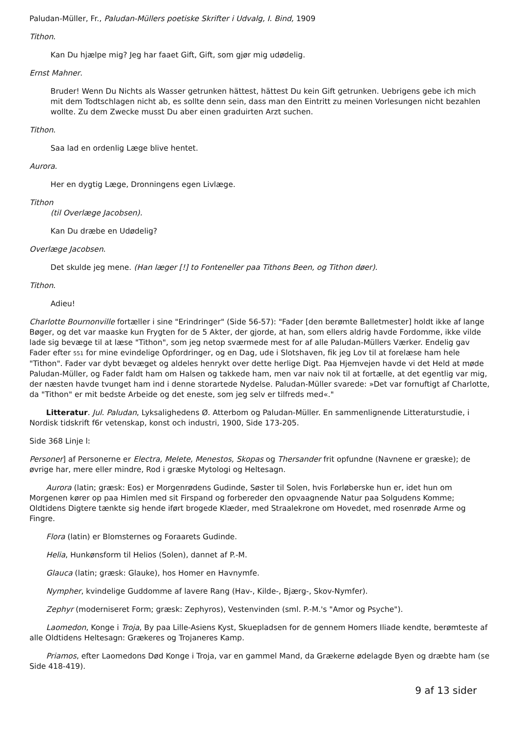Paludan-Müller, Fr., Paludan-Müllers poetiske Skrifter i Udvalg, I. Bind, 1909
Tithon.
Kan Du hjælpe mig? Jeg har faaet Gift, Gift, som gjør mig udødelig.
Ernst Mahner.
Bruder! Wenn Du Nichts als Wasser getrunken hättest, hättest Du kein Gift getrunken. Uebrigens gebe ich mich mit dem Todtschlagen nicht ab, es sollte denn sein, dass man den Eintritt zu meinen Vorlesungen nicht bezahlen wollte. Zu dem Zwecke musst Du aber einen graduirten Arzt suchen.
Tithon.
Saa lad en ordenlig Læge blive hentet.
Aurora.
Her en dygtig Læge, Dronningens egen Livlæge.
Tithon
(til Overlæge Jacobsen).
Kan Du dræbe en Udødelig?
Overlæge Jacobsen.
Det skulde jeg mene. (Han læger [!] to Fonteneller paa Tithons Been, og Tithon døer).
Tithon.
Adieu!
Charlotte Bournonville fortæller i sine "Erindringer" (Side 56-57): "Fader [den berømte Balletmester] holdt ikke af lange Bøger, og det var maaske kun Frygten for de 5 Akter, der gjorde, at han, som ellers aldrig havde Fordomme, ikke vilde lade sig bevæge til at læse "Tithon", som jeg netop sværmede mest for af alle Paludan-Müllers Værker. Endelig gav Fader efter 551 for mine evindelige Opfordringer, og en Dag, ude i Slotshaven, fik jeg Lov til at forelæse ham hele "Tithon". Fader var dybt bevæget og aldeles henrykt over dette herlige Digt. Paa Hjemvejen havde vi det Held at møde Paludan-Müller, og Fader faldt ham om Halsen og takkede ham, men var naiv nok til at fortælle, at det egentlig var mig, der næsten havde tvunget ham ind i denne storartede Nydelse. Paludan-Müller svarede: »Det var fornuftigt af Charlotte, da "Tithon" er mit bedste Arbeide og det eneste, som jeg selv er tilfreds med«."
Litteratur. Jul. Paludan, Lyksalighedens Ø. Atterbom og Paludan-Müller. En sammenlignende Litteraturstudie, i Nordisk tidskrift f6r vetenskap, konst och industri, 1900, Side 173-205.
Side 368 Linje l:
Personer] af Personerne er Electra, Melete, Menestos, Skopas og Thersander frit opfundne (Navnene er græske); de øvrige har, mere eller mindre, Rod i græske Mytologi og Heltesagn.
Aurora (latin; græsk: Eos) er Morgenrødens Gudinde, Søster til Solen, hvis Forløberske hun er, idet hun om Morgenen kører op paa Himlen med sit Firspand og forbereder den opvaagnende Natur paa Solgudens Komme; Oldtidens Digtere tænkte sig hende iført brogede Klæder, med Straalekrone om Hovedet, med rosenrøde Arme og Fingre.
Flora (latin) er Blomsternes og Foraarets Gudinde.
Helia, Hunkønsform til Helios (Solen), dannet af P.-M.
Glauca (latin; græsk: Glauke), hos Homer en Havnymfe.
Nympher, kvindelige Guddomme af lavere Rang (Hav-, Kilde-, Bjærg-, Skov-Nymfer).
Zephyr (moderniseret Form; græsk: Zephyros), Vestenvinden (sml. P.-M.'s "Amor og Psyche").
Laomedon, Konge i Troja, By paa Lille-Asiens Kyst, Skuepladsen for de gennem Homers Iliade kendte, berømteste af alle Oldtidens Heltesagn: Grækeres og Trojaneres Kamp.
Priamos, efter Laomedons Død Konge i Troja, var en gammel Mand, da Grækerne ødelagde Byen og dræbte ham (se Side 418-419).
9 af 13 sider